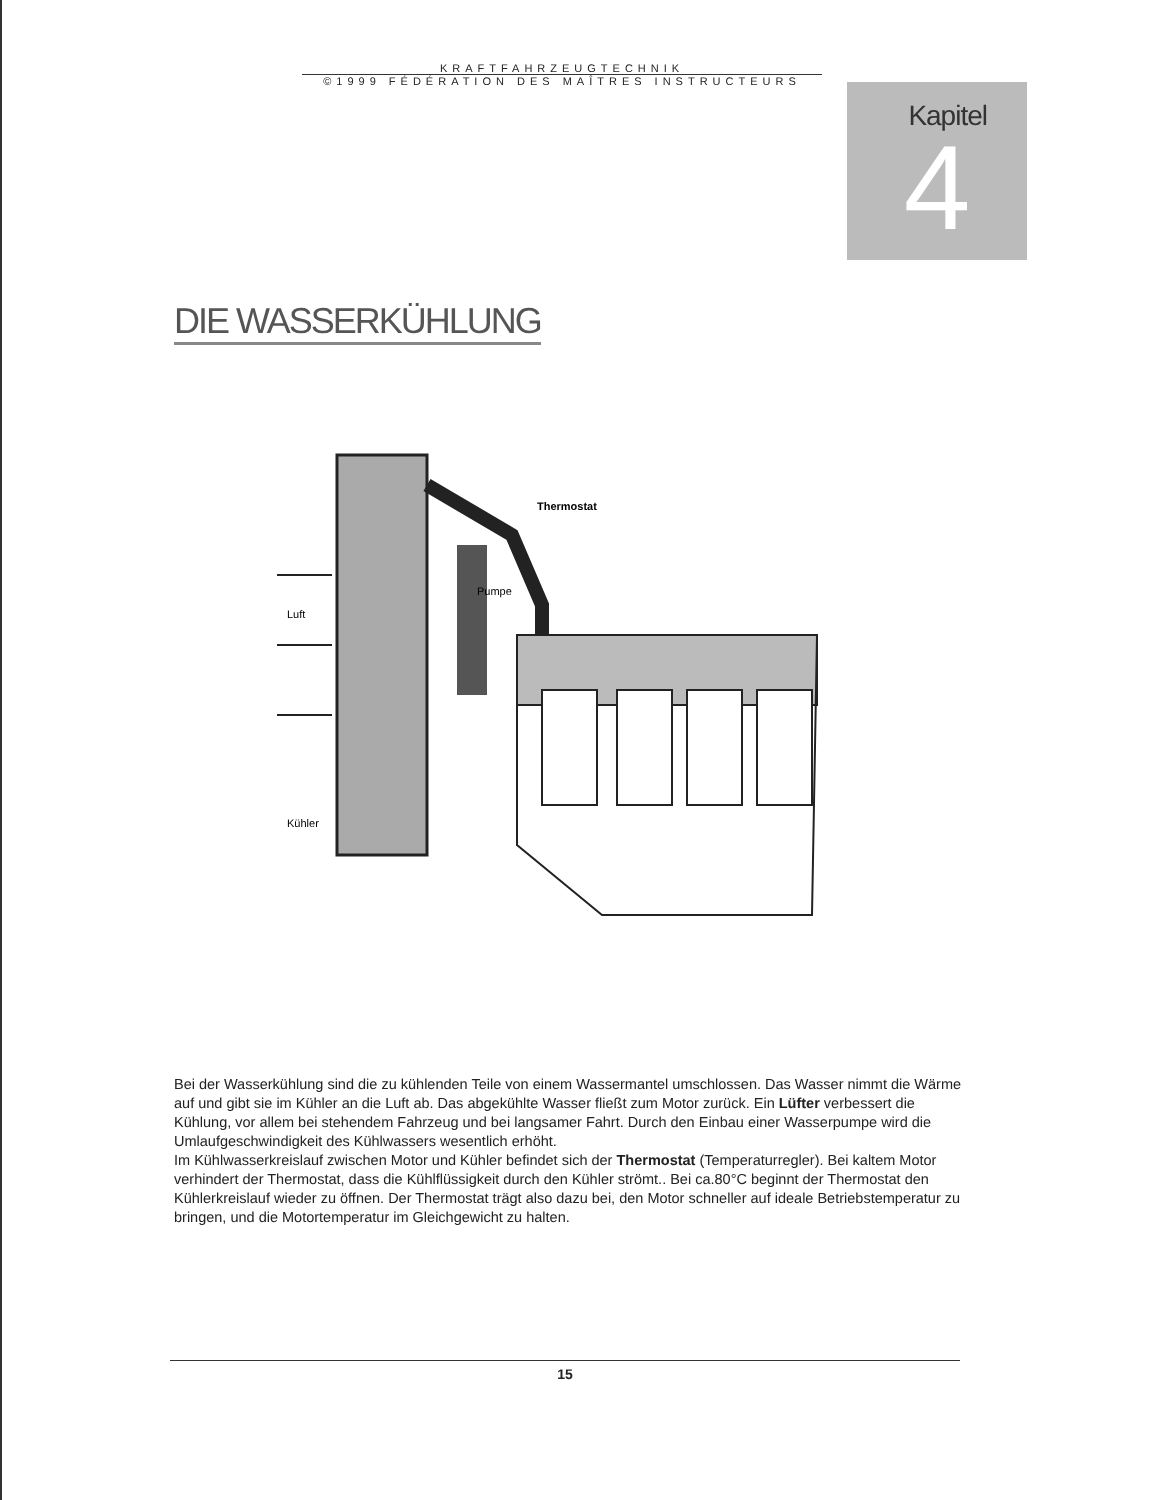KRAFTFAHRZEUGTECHNIK
©1999 FÉDÉRATION DES MAÎTRES INSTRUCTEURS
Kapitel
4
DIE WASSERKÜHLUNG
Thermostat
Pumpe
Luft
Kühler
Bei der Wasserkühlung sind die zu kühlenden Teile von einem Wassermantel umschlossen. Das Wasser nimmt die Wärme auf und gibt sie im Kühler an die Luft ab. Das abgekühlte Wasser fließt zum Motor zurück. Ein Lüfter verbessert die Kühlung, vor allem bei stehendem Fahrzeug und bei langsamer Fahrt. Durch den Einbau einer Wasserpumpe wird die Umlaufgeschwindigkeit des Kühlwassers wesentlich erhöht.
Im Kühlwasserkreislauf zwischen Motor und Kühler befindet sich der Thermostat (Temperaturregler). Bei kaltem Motor verhindert der Thermostat, dass die Kühlflüssigkeit durch den Kühler strömt.. Bei ca.80°C beginnt der Thermostat den Kühlerkreislauf wieder zu öffnen. Der Thermostat trägt also dazu bei, den Motor schneller auf ideale Betriebstemperatur zu bringen, und die Motortemperatur im Gleichgewicht zu halten.
15